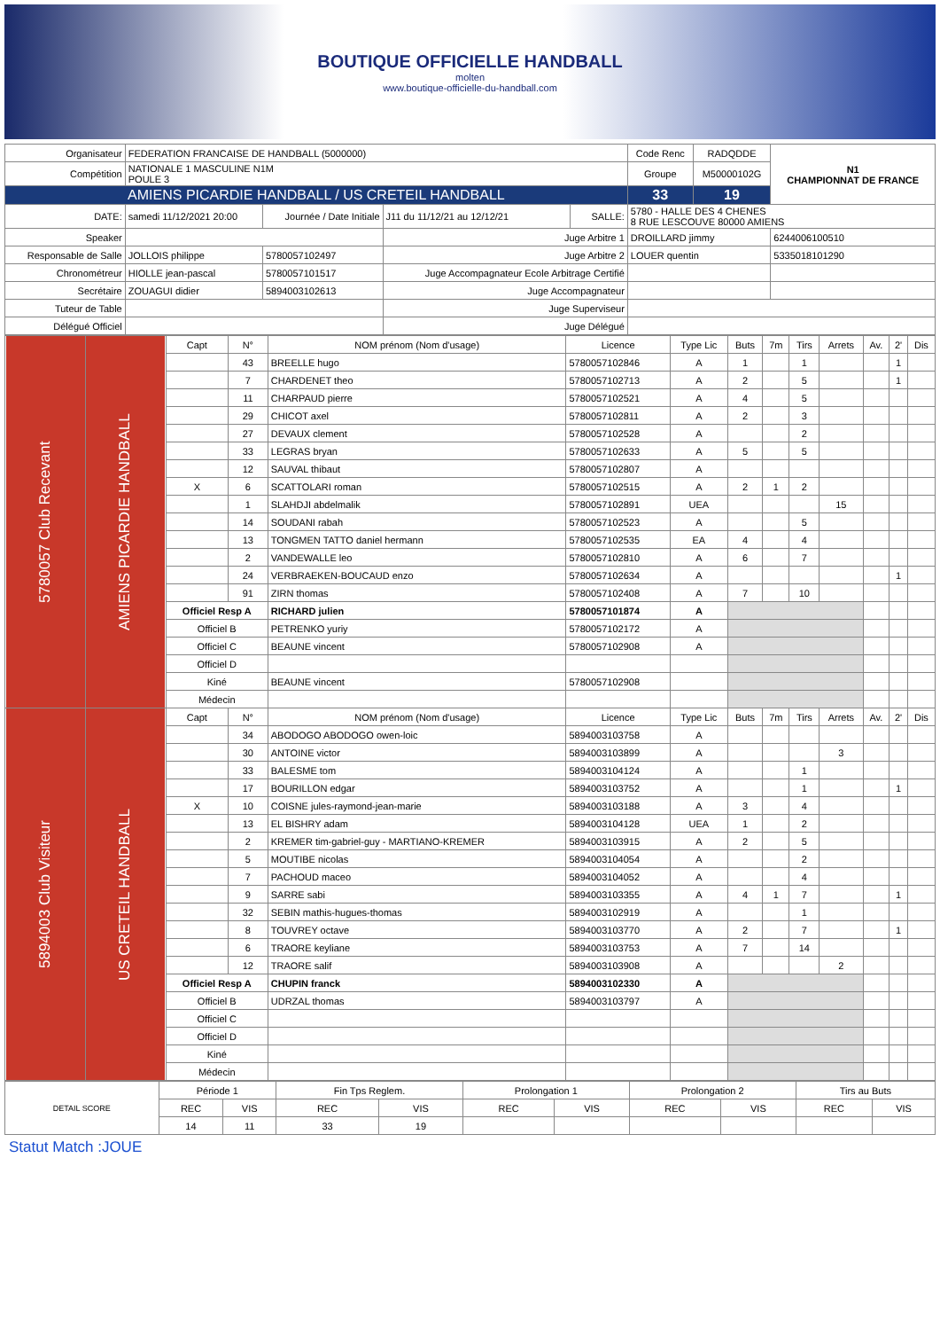BOUTIQUE OFFICIELLE HANDBALL
molten
www.boutique-officielle-du-handball.com
| Organisateur | FEDERATION FRANCAISE DE HANDBALL (5000000) | | | | | Code Renc | RADQDDE | N1 CHAMPIONNAT DE FRANCE |
| Compétition | NATIONALE 1 MASCULINE N1M POULE 3 | | | | | Groupe | M50000102G | |
| AMIENS PICARDIE HANDBALL / US CRETEIL HANDBALL | | | | | | 33 | 19 | |
| DATE: | samedi 11/12/2021 20:00 | Journée / Date Initiale | J11 du 11/12/21 au 12/12/21 | SALLE: | 5780 - HALLE DES 4 CHENES 8 RUE LESCOUVE 80000 AMIENS | | | |
| Speaker | | | Juge Arbitre 1 | | DROILLARD jimmy | | | 6244006100510 |
| Responsable de Salle | JOLLOIS philippe | 5780057102497 | Juge Arbitre 2 | | LOUER quentin | | | 5335018101290 |
| Chronométreur | HIOLLE jean-pascal | 5780057101517 | Juge Accompagnateur Ecole Arbitrage Certifié | | | | | |
| Secrétaire | ZOUAGUI didier | 5894003102613 | Juge Accompagnateur | | | | | |
| Tuteur de Table | | | Juge Superviseur | | | | | |
| Délégué Officiel | | | Juge Délégué | | | | | |
| 5780057 Club Recevant | AMIENS PICARDIE HANDBALL | Capt | N° | NOM prénom (Nom d'usage) | Licence | Type Lic | Buts | 7m | Tirs | Arrets | Av. | 2' | Dis |
| | | | 43 | BREELLE hugo | 5780057102846 | A | 1 | | 1 | | | 1 | |
| | | | 7 | CHARDENET theo | 5780057102713 | A | 2 | | 5 | | | 1 | |
| | | | 11 | CHARPAUD pierre | 5780057102521 | A | 4 | | 5 | | | | |
| | | | 29 | CHICOT axel | 5780057102811 | A | 2 | | 3 | | | | |
| | | | 27 | DEVAUX clement | 5780057102528 | A | | | 2 | | | | |
| | | | 33 | LEGRAS bryan | 5780057102633 | A | 5 | | 5 | | | | |
| | | | 12 | SAUVAL thibaut | 5780057102807 | A | | | | | | | |
| | | X | 6 | SCATTOLARI roman | 5780057102515 | A | 2 | 1 | 2 | | | | |
| | | | 1 | SLAHDJI abdelmalik | 5780057102891 | UEA | | | | 15 | | | |
| | | | 14 | SOUDANI rabah | 5780057102523 | A | | | 5 | | | | |
| | | | 13 | TONGMEN TATTO daniel hermann | 5780057102535 | EA | 4 | | 4 | | | | |
| | | | 2 | VANDEWALLE leo | 5780057102810 | A | 6 | | 7 | | | | |
| | | | 24 | VERBRAEKEN-BOUCAUD enzo | 5780057102634 | A | | | | | | 1 | |
| | | | 91 | ZIRN thomas | 5780057102408 | A | 7 | | 10 | | | | |
| | | Officiel Resp A | | RICHARD julien | 5780057101874 | A | | | | | | | |
| | | Officiel B | | PETRENKO yuriy | 5780057102172 | A | | | | | | | |
| | | Officiel C | | BEAUNE vincent | 5780057102908 | A | | | | | | | |
| | | Officiel D | | | | | | | | | | | |
| | | Kiné | | BEAUNE vincent | 5780057102908 | | | | | | | | |
| | | Médecin | | | | | | | | | | | |
| 5894003 Club Visiteur | US CRETEIL HANDBALL | Capt | N° | NOM prénom (Nom d'usage) | Licence | Type Lic | Buts | 7m | Tirs | Arrets | Av. | 2' | Dis |
| | | | 34 | ABODOGO ABODOGO owen-loic | 5894003103758 | A | | | | | | | |
| | | | 30 | ANTOINE victor | 5894003103899 | A | | | | 3 | | | |
| | | | 33 | BALESME tom | 5894003104124 | A | | | 1 | | | | |
| | | | 17 | BOURILLON edgar | 5894003103752 | A | | | 1 | | | 1 | |
| | | X | 10 | COISNE jules-raymond-jean-marie | 5894003103188 | A | 3 | | 4 | | | | |
| | | | 13 | EL BISHRY adam | 5894003104128 | UEA | 1 | | 2 | | | | |
| | | | 2 | KREMER tim-gabriel-guy - MARTIANO-KREMER | 5894003103915 | A | 2 | | 5 | | | | |
| | | | 5 | MOUTIBE nicolas | 5894003104054 | A | | | 2 | | | | |
| | | | 7 | PACHOUD maceo | 5894003104052 | A | | | 4 | | | | |
| | | | 9 | SARRE sabi | 5894003103355 | A | 4 | 1 | 7 | | | 1 | |
| | | | 32 | SEBIN mathis-hugues-thomas | 5894003102919 | A | | | 1 | | | | |
| | | | 8 | TOUVREY octave | 5894003103770 | A | 2 | | 7 | | | 1 | |
| | | | 6 | TRAORE keyliane | 5894003103753 | A | 7 | | 14 | | | | |
| | | | 12 | TRAORE salif | 5894003103908 | A | | | | 2 | | | |
| | | Officiel Resp A | | CHUPIN franck | 5894003102330 | A | | | | | | | |
| | | Officiel B | | UDRZAL thomas | 5894003103797 | A | | | | | | | |
| | | Officiel C | | | | | | | | | | | |
| | | Officiel D | | | | | | | | | | | |
| | | Kiné | | | | | | | | | | | |
| | | Médecin | | | | | | | | | | | |
| DETAIL SCORE | Période 1 | | Fin Tps Reglem. | | Prolongation 1 | | Prolongation 2 | | Tirs au Buts | |
| | REC | VIS | REC | VIS | REC | VIS | REC | VIS | REC | VIS |
| | 14 | 11 | 33 | 19 | | | | | | |
Statut Match :JOUE